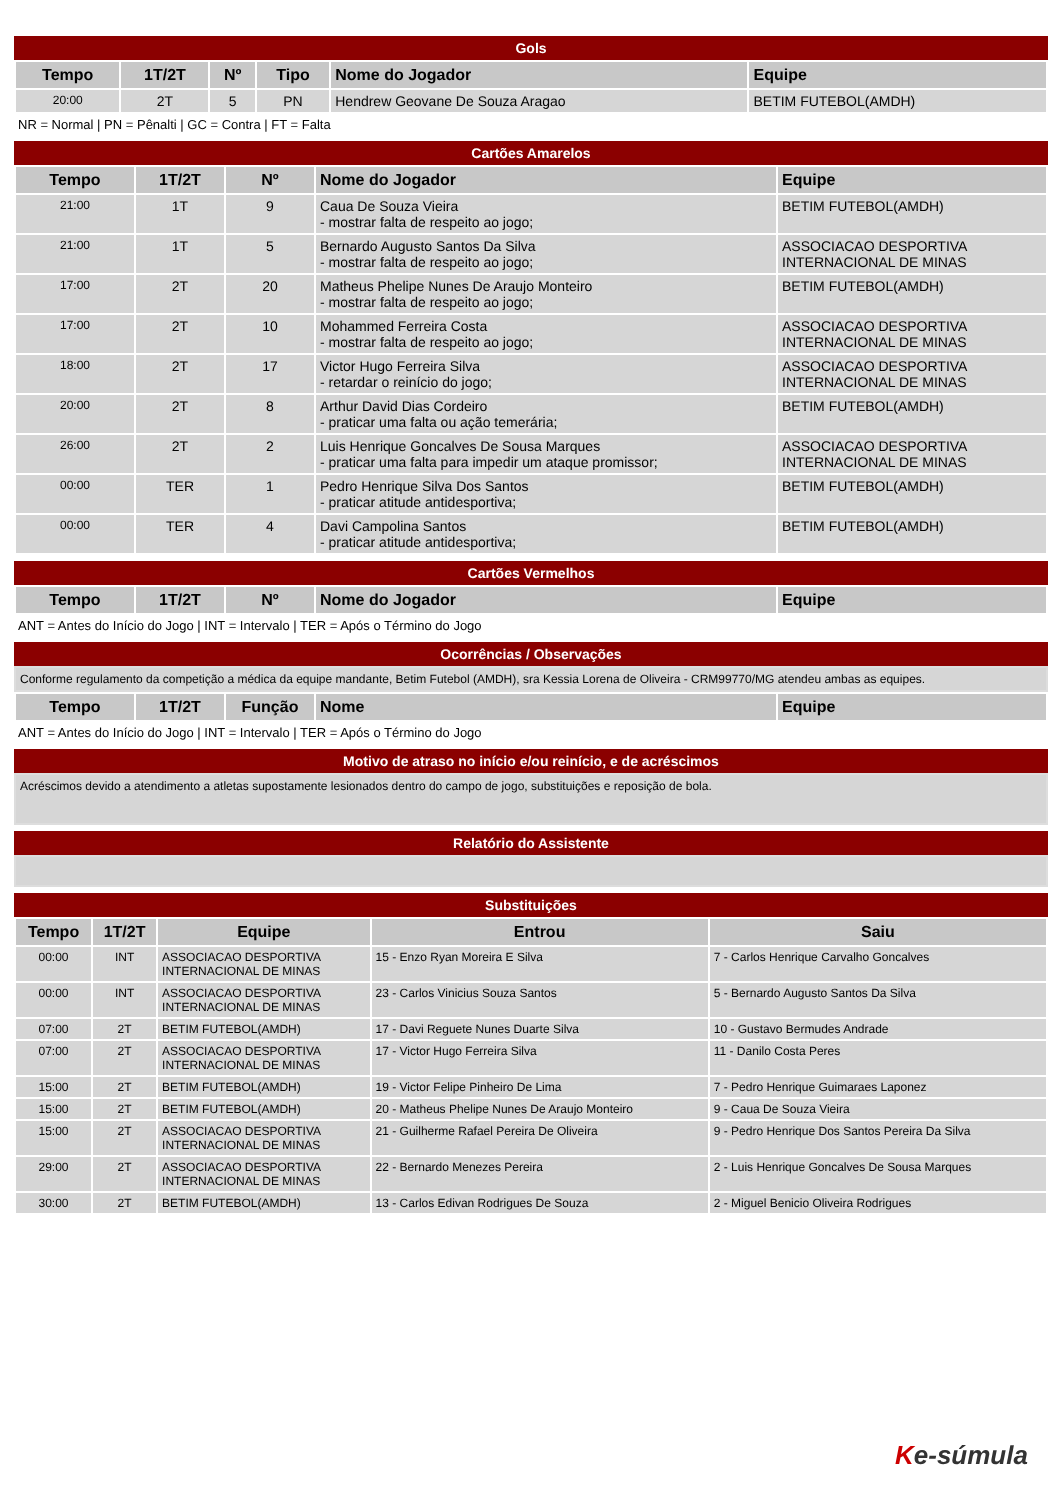Gols
| Tempo | 1T/2T | Nº | Tipo | Nome do Jogador | Equipe |
| --- | --- | --- | --- | --- | --- |
| 20:00 | 2T | 5 | PN | Hendrew Geovane De Souza Aragao | BETIM FUTEBOL(AMDH) |
NR = Normal | PN = Pênalti | GC = Contra | FT = Falta
Cartões Amarelos
| Tempo | 1T/2T | Nº | Nome do Jogador | Equipe |
| --- | --- | --- | --- | --- |
| 21:00 | 1T | 9 | Caua De Souza Vieira - mostrar falta de respeito ao jogo; | BETIM FUTEBOL(AMDH) |
| 21:00 | 1T | 5 | Bernardo Augusto Santos Da Silva - mostrar falta de respeito ao jogo; | ASSOCIACAO DESPORTIVA INTERNACIONAL DE MINAS |
| 17:00 | 2T | 20 | Matheus Phelipe Nunes De Araujo Monteiro - mostrar falta de respeito ao jogo; | BETIM FUTEBOL(AMDH) |
| 17:00 | 2T | 10 | Mohammed Ferreira Costa - mostrar falta de respeito ao jogo; | ASSOCIACAO DESPORTIVA INTERNACIONAL DE MINAS |
| 18:00 | 2T | 17 | Victor Hugo Ferreira Silva - retardar o reinício do jogo; | ASSOCIACAO DESPORTIVA INTERNACIONAL DE MINAS |
| 20:00 | 2T | 8 | Arthur David Dias Cordeiro - praticar uma falta ou ação temerária; | BETIM FUTEBOL(AMDH) |
| 26:00 | 2T | 2 | Luis Henrique Goncalves De Sousa Marques - praticar uma falta para impedir um ataque promissor; | ASSOCIACAO DESPORTIVA INTERNACIONAL DE MINAS |
| 00:00 | TER | 1 | Pedro Henrique Silva Dos Santos - praticar atitude antidesportiva; | BETIM FUTEBOL(AMDH) |
| 00:00 | TER | 4 | Davi Campolina Santos - praticar atitude antidesportiva; | BETIM FUTEBOL(AMDH) |
Cartões Vermelhos
| Tempo | 1T/2T | Nº | Nome do Jogador | Equipe |
| --- | --- | --- | --- | --- |
ANT = Antes do Início do Jogo | INT = Intervalo | TER = Após o Término do Jogo
Ocorrências / Observações
Conforme regulamento da competição a médica da equipe mandante, Betim Futebol (AMDH), sra Kessia Lorena de Oliveira - CRM99770/MG atendeu ambas as equipes.
| Tempo | 1T/2T | Função | Nome | Equipe |
| --- | --- | --- | --- | --- |
ANT = Antes do Início do Jogo | INT = Intervalo | TER = Após o Término do Jogo
Motivo de atraso no início e/ou reinício, e de acréscimos
Acréscimos devido a atendimento a atletas supostamente lesionados dentro do campo de jogo, substituições e reposição de bola.
Relatório do Assistente
Substituições
| Tempo | 1T/2T | Equipe | Entrou | Saiu |
| --- | --- | --- | --- | --- |
| 00:00 | INT | ASSOCIACAO DESPORTIVA INTERNACIONAL DE MINAS | 15 - Enzo Ryan Moreira E Silva | 7 - Carlos Henrique Carvalho Goncalves |
| 00:00 | INT | ASSOCIACAO DESPORTIVA INTERNACIONAL DE MINAS | 23 - Carlos Vinicius Souza Santos | 5 - Bernardo Augusto Santos Da Silva |
| 07:00 | 2T | BETIM FUTEBOL(AMDH) | 17 - Davi Reguete Nunes Duarte Silva | 10 - Gustavo Bermudes Andrade |
| 07:00 | 2T | ASSOCIACAO DESPORTIVA INTERNACIONAL DE MINAS | 17 - Victor Hugo Ferreira Silva | 11 - Danilo Costa Peres |
| 15:00 | 2T | BETIM FUTEBOL(AMDH) | 19 - Victor Felipe Pinheiro De Lima | 7 - Pedro Henrique Guimaraes Laponez |
| 15:00 | 2T | BETIM FUTEBOL(AMDH) | 20 - Matheus Phelipe Nunes De Araujo Monteiro | 9 - Caua De Souza Vieira |
| 15:00 | 2T | ASSOCIACAO DESPORTIVA INTERNACIONAL DE MINAS | 21 - Guilherme Rafael Pereira De Oliveira | 9 - Pedro Henrique Dos Santos Pereira Da Silva |
| 29:00 | 2T | ASSOCIACAO DESPORTIVA INTERNACIONAL DE MINAS | 22 - Bernardo Menezes Pereira | 2 - Luis Henrique Goncalves De Sousa Marques |
| 30:00 | 2T | BETIM FUTEBOL(AMDH) | 13 - Carlos Edivan Rodrigues De Souza | 2 - Miguel Benicio Oliveira Rodrigues |
Ke-súmula